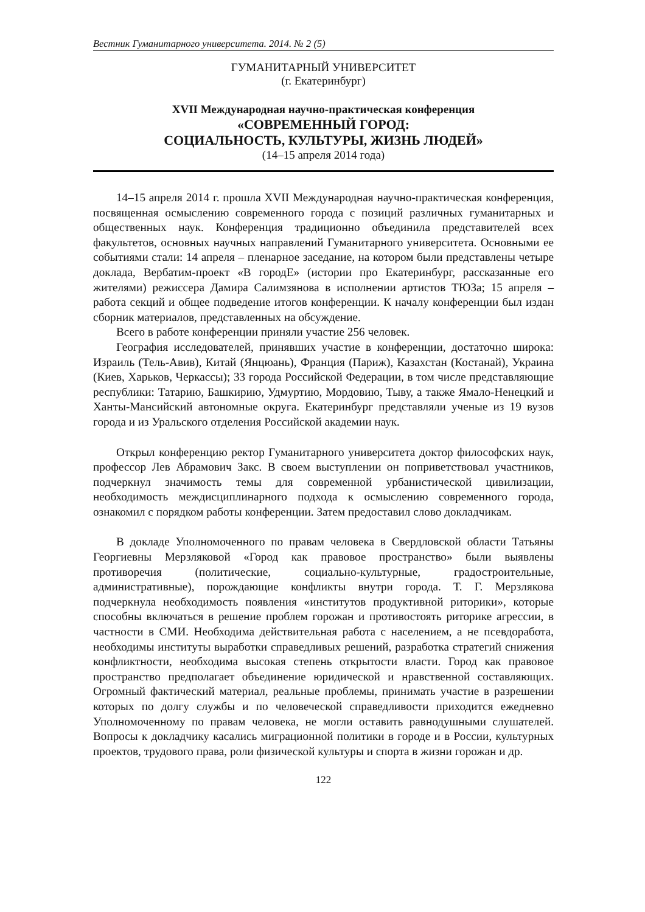Вестник Гуманитарного университета. 2014. № 2 (5)
ГУМАНИТАРНЫЙ УНИВЕРСИТЕТ
(г. Екатеринбург)
XVII Международная научно-практическая конференция
«СОВРЕМЕННЫЙ ГОРОД:
СОЦИАЛЬНОСТЬ, КУЛЬТУРЫ, ЖИЗНЬ ЛЮДЕЙ»
(14–15 апреля 2014 года)
14–15 апреля 2014 г. прошла XVII Международная научно-практическая конференция, посвященная осмыслению современного города с позиций различных гуманитарных и общественных наук. Конференция традиционно объединила представителей всех факультетов, основных научных направлений Гуманитарного университета. Основными ее событиями стали: 14 апреля – пленарное заседание, на котором были представлены четыре доклада, Вербатим-проект «В городЕ» (истории про Екатеринбург, рассказанные его жителями) режиссера Дамира Салимзянова в исполнении артистов ТЮЗа; 15 апреля – работа секций и общее подведение итогов конференции. К началу конференции был издан сборник материалов, представленных на обсуждение.
Всего в работе конференции приняли участие 256 человек.
География исследователей, принявших участие в конференции, достаточно широка: Израиль (Тель-Авив), Китай (Янцюань), Франция (Париж), Казахстан (Костанай), Украина (Киев, Харьков, Черкассы); 33 города Российской Федерации, в том числе представляющие республики: Татарию, Башкирию, Удмуртию, Мордовию, Тыву, а также Ямало-Ненецкий и Ханты-Мансийский автономные округа. Екатеринбург представляли ученые из 19 вузов города и из Уральского отделения Российской академии наук.
Открыл конференцию ректор Гуманитарного университета доктор философских наук, профессор Лев Абрамович Закс. В своем выступлении он поприветствовал участников, подчеркнул значимость темы для современной урбанистической цивилизации, необходимость междисциплинарного подхода к осмыслению современного города, ознакомил с порядком работы конференции. Затем предоставил слово докладчикам.
В докладе Уполномоченного по правам человека в Свердловской области Татьяны Георгиевны Мерзляковой «Город как правовое пространство» были выявлены противоречия (политические, социально-культурные, градостроительные, административные), порождающие конфликты внутри города. Т. Г. Мерзлякова подчеркнула необходимость появления «институтов продуктивной риторики», которые способны включаться в решение проблем горожан и противостоять риторике агрессии, в частности в СМИ. Необходима действительная работа с населением, а не псевдоработа, необходимы институты выработки справедливых решений, разработка стратегий снижения конфликтности, необходима высокая степень открытости власти. Город как правовое пространство предполагает объединение юридической и нравственной составляющих. Огромный фактический материал, реальные проблемы, принимать участие в разрешении которых по долгу службы и по человеческой справедливости приходится ежедневно Уполномоченному по правам человека, не могли оставить равнодушными слушателей. Вопросы к докладчику касались миграционной политики в городе и в России, культурных проектов, трудового права, роли физической культуры и спорта в жизни горожан и др.
122